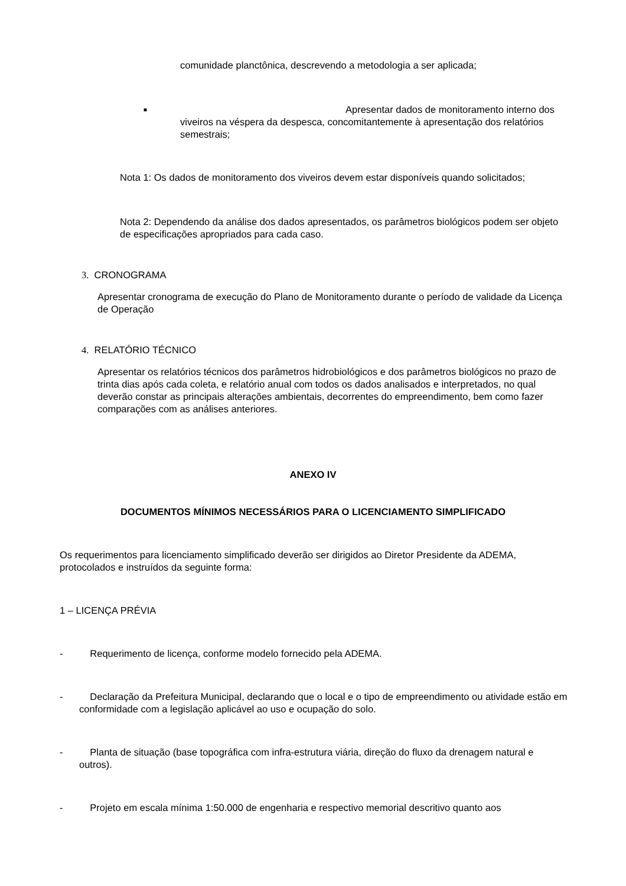comunidade planctônica, descrevendo a metodologia a ser aplicada;
■ Apresentar dados de monitoramento interno dos viveiros na véspera da despesca, concomitantemente à apresentação dos relatórios semestrais;
Nota 1: Os dados de monitoramento dos viveiros devem estar disponíveis quando solicitados;
Nota 2: Dependendo da análise dos dados apresentados, os parâmetros biológicos podem ser objeto de especificações apropriados para cada caso.
3. CRONOGRAMA
Apresentar cronograma de execução do Plano de Monitoramento durante o período de validade da Licença de Operação
4. RELATÓRIO TÉCNICO
Apresentar os relatórios técnicos dos parâmetros hidrobiológicos e dos parâmetros biológicos no prazo de trinta dias após cada coleta, e relatório anual com todos os dados analisados e interpretados, no qual deverão constar as principais alterações ambientais, decorrentes do empreendimento, bem como fazer comparações com as análises anteriores.
ANEXO IV
DOCUMENTOS MÍNIMOS NECESSÁRIOS PARA O LICENCIAMENTO SIMPLIFICADO
Os requerimentos para licenciamento simplificado deverão ser dirigidos ao Diretor Presidente da ADEMA, protocolados e instruídos da seguinte forma:
1 – LICENÇA PRÉVIA
- Requerimento de licença, conforme modelo fornecido pela ADEMA.
- Declaração da Prefeitura Municipal, declarando que o local e o tipo de empreendimento ou atividade estão em conformidade com a legislação aplicável ao uso e ocupação do solo.
- Planta de situação (base topográfica com infra-estrutura viária, direção do fluxo da drenagem natural e outros).
- Projeto em escala mínima 1:50.000 de engenharia e respectivo memorial descritivo quanto aos